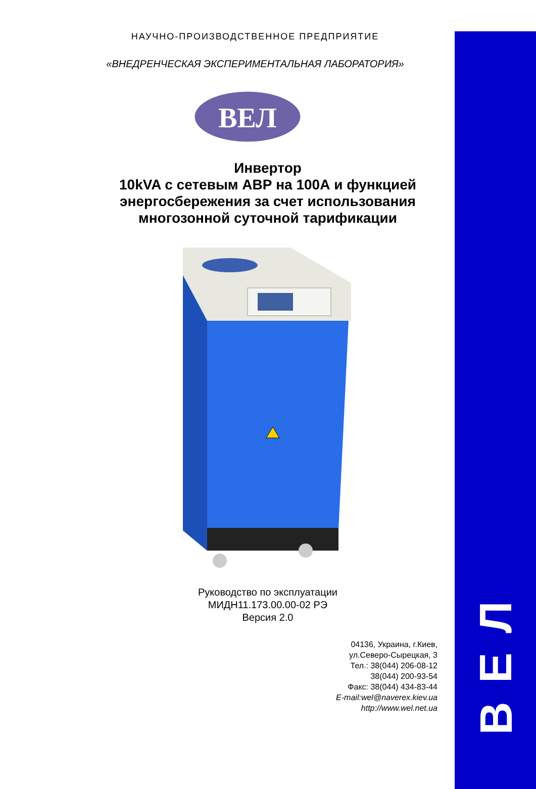Л
Е
В
НАУЧНО-ПРОИЗВОДСТВЕННОЕ ПРЕДПРИЯТИЕ
«ВНЕДРЕНЧЕСКАЯ ЭКСПЕРИМЕНТАЛЬНАЯ ЛАБОРАТОРИЯ»
ВЕЛ
Инвертор
10kVA с сетевым АВР на 100А и функцией энергосбережения за счет использования многозонной суточной тарификации
Руководство по эксплуатации
МИДН11.173.00.00-02 РЭ
Версия 2.0
04136, Украина, г.Киев,
ул.Северо-Сырецкая, 3
Тел.: 38(044) 206-08-12
38(044) 200-93-54
Факс: 38(044) 434-83-44
E-mail:wel@naverex.kiev.ua
http://www.wel.net.ua